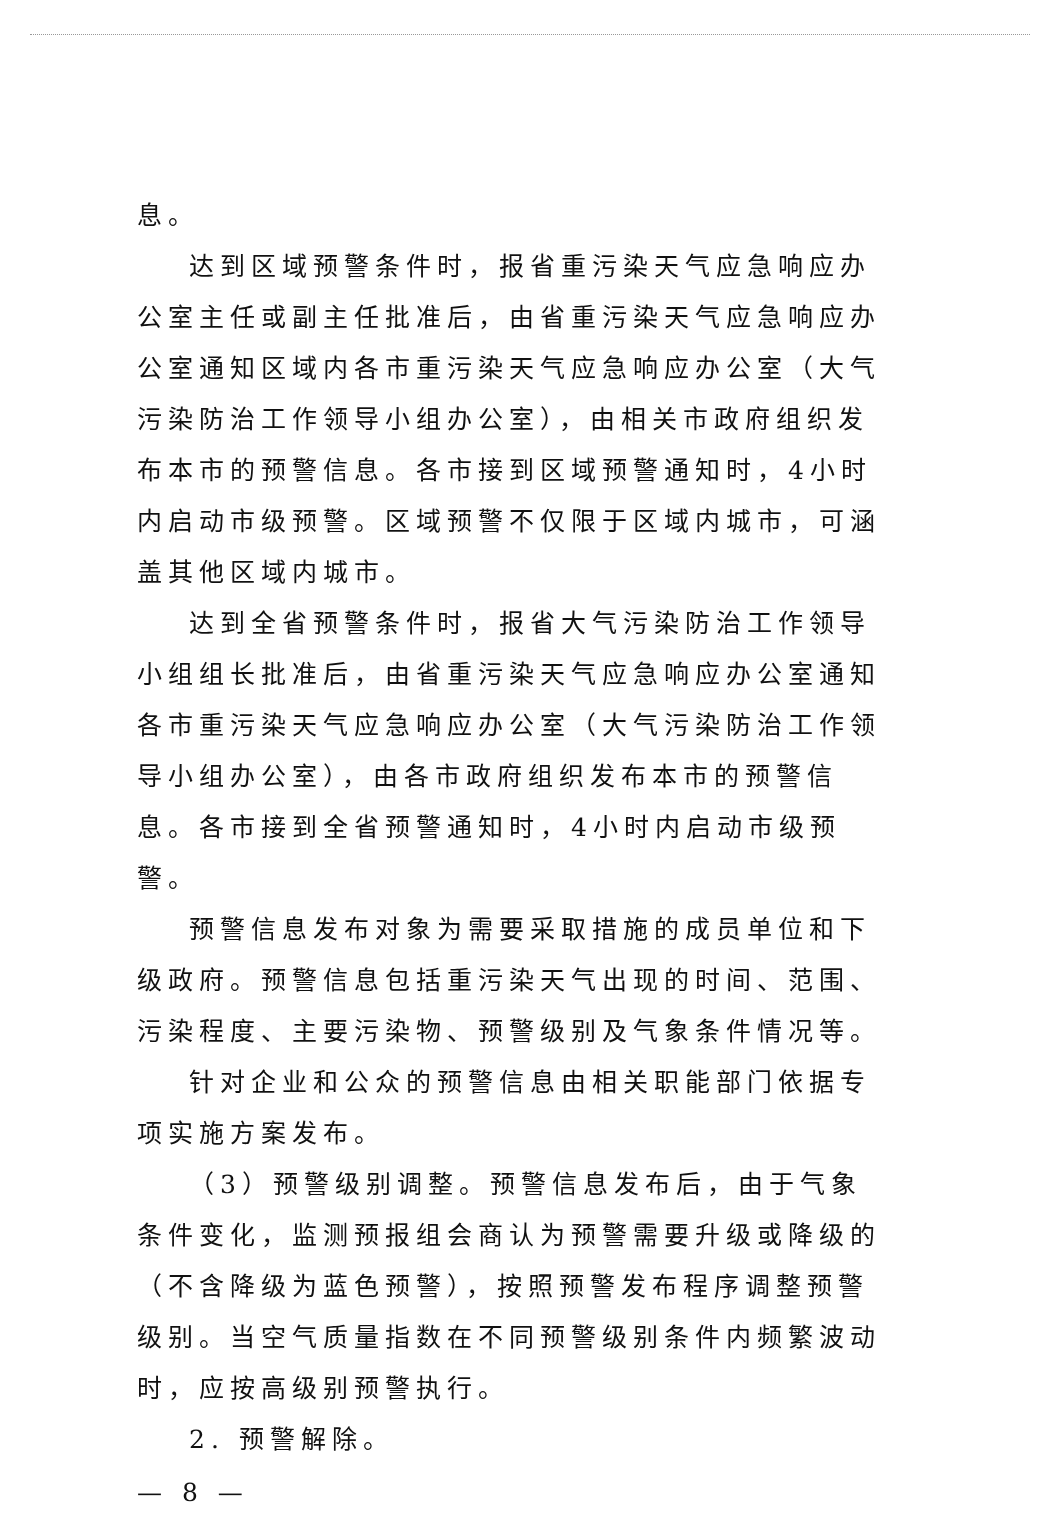息。
达到区域预警条件时，报省重污染天气应急响应办公室主任或副主任批准后，由省重污染天气应急响应办公室通知区域内各市重污染天气应急响应办公室（大气污染防治工作领导小组办公室），由相关市政府组织发布本市的预警信息。各市接到区域预警通知时，4小时内启动市级预警。区域预警不仅限于区域内城市，可涵盖其他区域内城市。
达到全省预警条件时，报省大气污染防治工作领导小组组长批准后，由省重污染天气应急响应办公室通知各市重污染天气应急响应办公室（大气污染防治工作领导小组办公室），由各市政府组织发布本市的预警信息。各市接到全省预警通知时，4小时内启动市级预警。
预警信息发布对象为需要采取措施的成员单位和下级政府。预警信息包括重污染天气出现的时间、范围、污染程度、主要污染物、预警级别及气象条件情况等。
针对企业和公众的预警信息由相关职能部门依据专项实施方案发布。
（3）预警级别调整。预警信息发布后，由于气象条件变化，监测预报组会商认为预警需要升级或降级的（不含降级为蓝色预警），按照预警发布程序调整预警级别。当空气质量指数在不同预警级别条件内频繁波动时，应按高级别预警执行。
2. 预警解除。
— 8 —